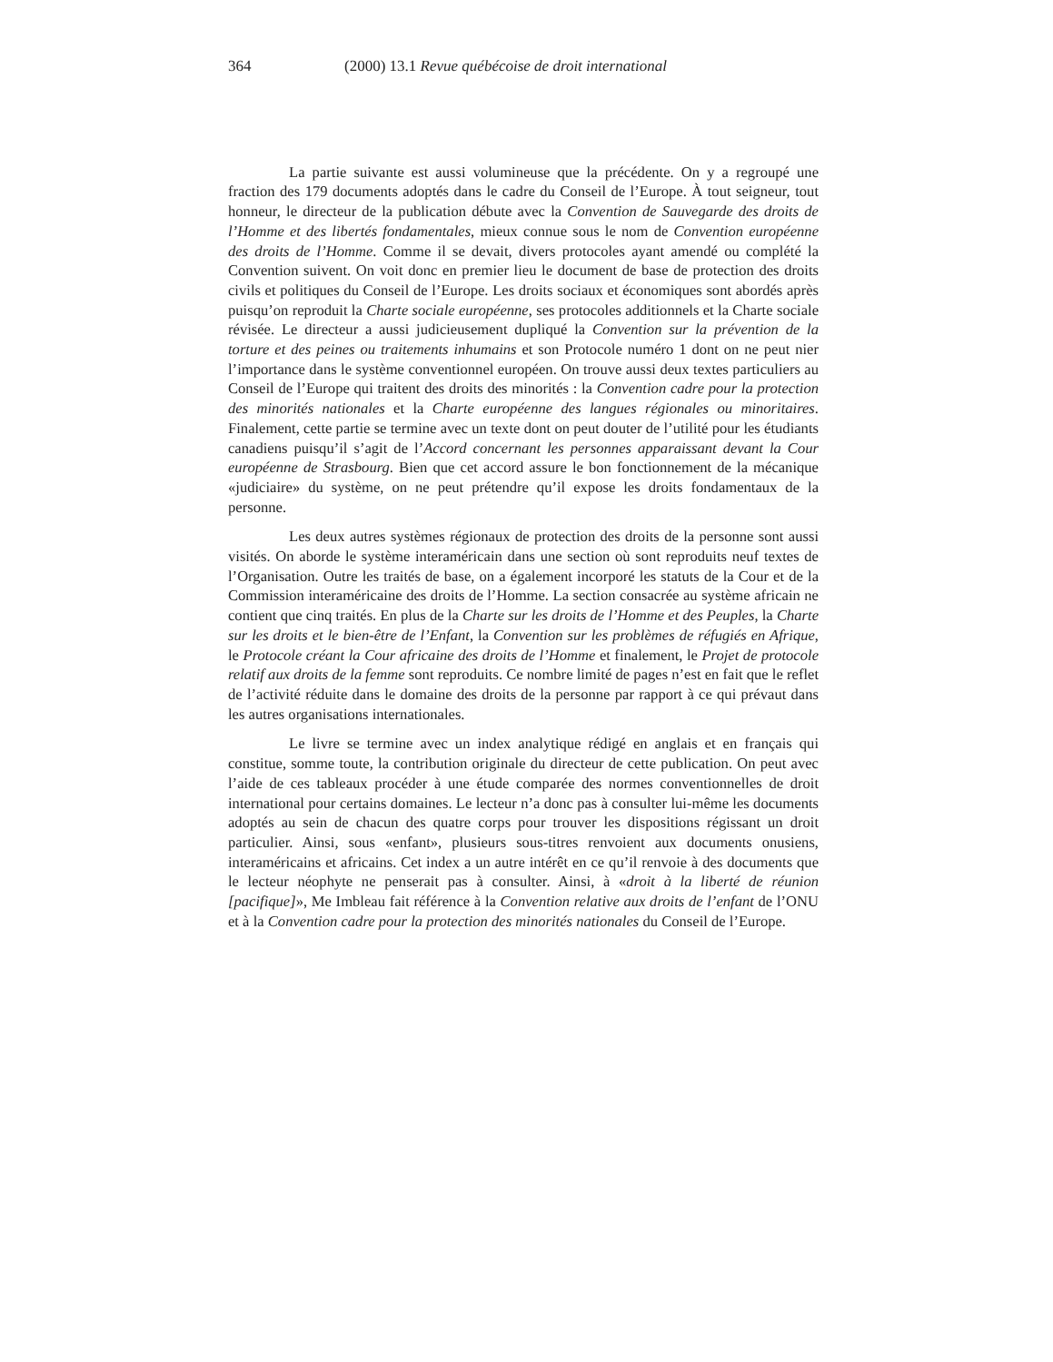364 (2000) 13.1 Revue québécoise de droit international
La partie suivante est aussi volumineuse que la précédente. On y a regroupé une fraction des 179 documents adoptés dans le cadre du Conseil de l’Europe. À tout seigneur, tout honneur, le directeur de la publication débute avec la Convention de Sauvegarde des droits de l’Homme et des libertés fondamentales, mieux connue sous le nom de Convention européenne des droits de l’Homme. Comme il se devait, divers protocoles ayant amendé ou complété la Convention suivent. On voit donc en premier lieu le document de base de protection des droits civils et politiques du Conseil de l’Europe. Les droits sociaux et économiques sont abordés après puisqu’on reproduit la Charte sociale européenne, ses protocoles additionnels et la Charte sociale révisée. Le directeur a aussi judicieusement dupliqué la Convention sur la prévention de la torture et des peines ou traitements inhumains et son Protocole numéro 1 dont on ne peut nier l’importance dans le système conventionnel européen. On trouve aussi deux textes particuliers au Conseil de l’Europe qui traitent des droits des minorités : la Convention cadre pour la protection des minorités nationales et la Charte européenne des langues régionales ou minoritaires. Finalement, cette partie se termine avec un texte dont on peut douter de l’utilité pour les étudiants canadiens puisqu’il s’agit de l’Accord concernant les personnes apparaissant devant la Cour européenne de Strasbourg. Bien que cet accord assure le bon fonctionnement de la mécanique «judiciaire» du système, on ne peut prétendre qu’il expose les droits fondamentaux de la personne.
Les deux autres systèmes régionaux de protection des droits de la personne sont aussi visités. On aborde le système interaméricain dans une section où sont reproduits neuf textes de l’Organisation. Outre les traités de base, on a également incorporé les statuts de la Cour et de la Commission interaméricaine des droits de l’Homme. La section consacrée au système africain ne contient que cinq traités. En plus de la Charte sur les droits de l’Homme et des Peuples, la Charte sur les droits et le bien-être de l’Enfant, la Convention sur les problèmes de réfugiés en Afrique, le Protocole créant la Cour africaine des droits de l’Homme et finalement, le Projet de protocole relatif aux droits de la femme sont reproduits. Ce nombre limité de pages n’est en fait que le reflet de l’activité réduite dans le domaine des droits de la personne par rapport à ce qui prévaut dans les autres organisations internationales.
Le livre se termine avec un index analytique rédigé en anglais et en français qui constitue, somme toute, la contribution originale du directeur de cette publication. On peut avec l’aide de ces tableaux procéder à une étude comparée des normes conventionnelles de droit international pour certains domaines. Le lecteur n’a donc pas à consulter lui-même les documents adoptés au sein de chacun des quatre corps pour trouver les dispositions régissant un droit particulier. Ainsi, sous «enfant», plusieurs sous-titres renvoient aux documents onusiens, interaméricains et africains. Cet index a un autre intérêt en ce qu’il renvoie à des documents que le lecteur néophyte ne penserait pas à consulter. Ainsi, à «droit à la liberté de réunion [pacifique]», Me Imbleau fait référence à la Convention relative aux droits de l’enfant de l’ONU et à la Convention cadre pour la protection des minorités nationales du Conseil de l’Europe.